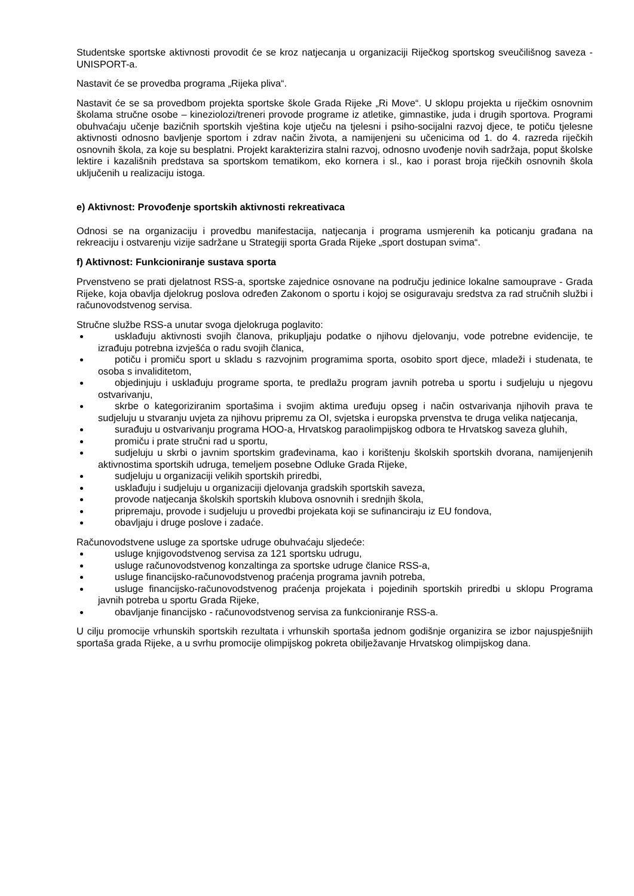Studentske sportske aktivnosti provodit će se kroz natjecanja u organizaciji Riječkog sportskog sveučilišnog saveza - UNISPORT-a.
Nastavit će se provedba programa „Rijeka pliva“.
Nastavit će se sa provedbom projekta sportske škole Grada Rijeke „Ri Move“. U sklopu projekta u riječkim osnovnim školama stručne osobe – kineziolozi/treneri provode programe iz atletike, gimnastike, juda i drugih sportova. Programi obuhvaćaju učenje bazičnih sportskih vještina koje utječu na tjelesni i psiho-socijalni razvoj djece, te potiču tjelesne aktivnosti odnosno bavljenje sportom i zdrav način života, a namijenjeni su učenicima od 1. do 4. razreda riječkih osnovnih škola, za koje su besplatni. Projekt karakterizira stalni razvoj, odnosno uvođenje novih sadržaja, poput školske lektire i kazališnih predstava sa sportskom tematikom, eko kornera i sl., kao i porast broja riječkih osnovnih škola uključenih u realizaciju istoga.
e) Aktivnost: Provođenje sportskih aktivnosti rekreativaca
Odnosi se na organizaciju i provedbu manifestacija, natjecanja i programa usmjerenih ka poticanju građana na rekreaciju i ostvarenju vizije sadržane u Strategiji sporta Grada Rijeke „sport dostupan svima“.
f) Aktivnost: Funkcioniranje sustava sporta
Prvenstveno se prati djelatnost RSS-a, sportske zajednice osnovane na području jedinice lokalne samouprave - Grada Rijeke, koja obavlja djelokrug poslova određen Zakonom o sportu i kojoj se osiguravaju sredstva za rad stručnih službi i računovodstvenog servisa.
Stručne službe RSS-a unutar svoga djelokruga poglavito:
usklađuju aktivnosti svojih članova, prikupljaju podatke o njihovu djelovanju, vode potrebne evidencije, te izrađuju potrebna izvješća o radu svojih članica,
potiču i promiču sport u skladu s razvojnim programima sporta, osobito sport djece, mladeži i studenata, te osoba s invaliditetom,
objedinjuju i usklađuju programe sporta, te predlažu program javnih potreba u sportu i sudjeluju u njegovu ostvarivanju,
skrbe o kategoriziranim sportašima i svojim aktima uređuju opseg i način ostvarivanja njihovih prava te sudjeluju u stvaranju uvjeta za njihovu pripremu za OI, svjetska i europska prvenstva te druga velika natjecanja,
surađuju u ostvarivanju programa HOO-a, Hrvatskog paraolimpijskog odbora te Hrvatskog saveza gluhih,
promiču i prate stručni rad u sportu,
sudjeluju u skrbi o javnim sportskim građevinama, kao i korištenju školskih sportskih dvorana, namijenjenih aktivnostima sportskih udruga, temeljem posebne Odluke Grada Rijeke,
sudjeluju u organizaciji velikih sportskih priredbi,
usklađuju i sudjeluju u organizaciji djelovanja gradskih sportskih saveza,
provode natjecanja školskih sportskih klubova osnovnih i srednjih škola,
pripremaju, provode i sudjeluju u provedbi projekata koji se sufinanciraju iz EU fondova,
obavljaju i druge poslove i zadaće.
Računovodstvene usluge za sportske udruge obuhvaćaju sljedeće:
usluge knjigovodstvenog servisa za 121 sportsku udrugu,
usluge računovodstvenog konzaltinga za sportske udruge članice RSS-a,
usluge financijsko-računovodstvenog praćenja programa javnih potreba,
usluge financijsko-računovodstvenog praćenja projekata i pojedinih sportskih priredbi u sklopu Programa javnih potreba u sportu Grada Rijeke,
obavljanje financijsko - računovodstvenog servisa za funkcioniranje RSS-a.
U cilju promocije vrhunskih sportskih rezultata i vrhunskih sportaša jednom godišnje organizira se izbor najuspješnijih sportaša grada Rijeke, a u svrhu promocije olimpijskog pokreta obilježavanje Hrvatskog olimpijskog dana.